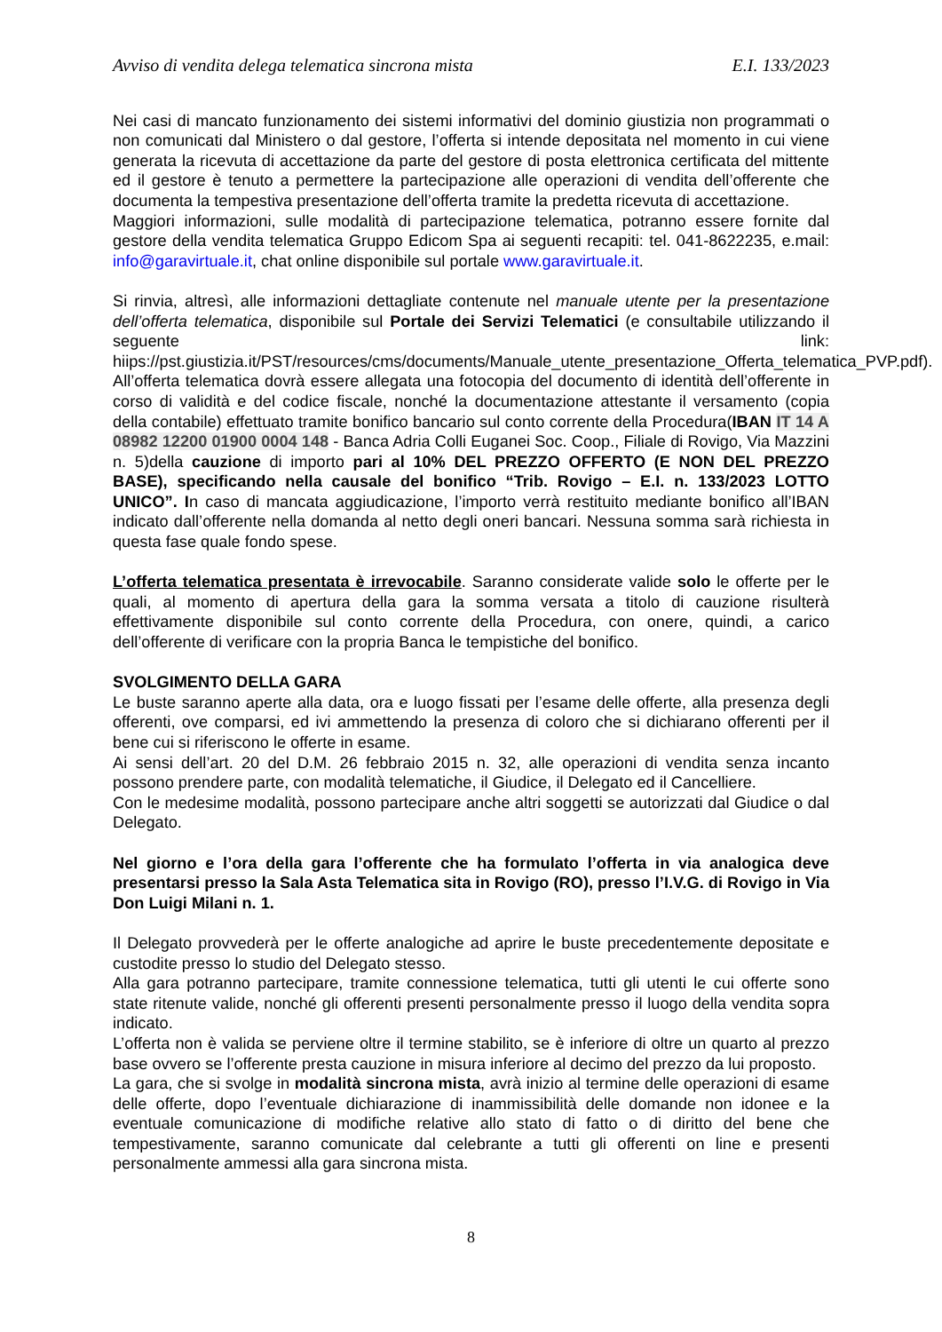Avviso di vendita delega telematica sincrona mista E.I. 133/2023
Nei casi di mancato funzionamento dei sistemi informativi del dominio giustizia non programmati o non comunicati dal Ministero o dal gestore, l’offerta si intende depositata nel momento in cui viene generata la ricevuta di accettazione da parte del gestore di posta elettronica certificata del mittente ed il gestore è tenuto a permettere la partecipazione alle operazioni di vendita dell’offerente che documenta la tempestiva presentazione dell’offerta tramite la predetta ricevuta di accettazione.
Maggiori informazioni, sulle modalità di partecipazione telematica, potranno essere fornite dal gestore della vendita telematica Gruppo Edicom Spa ai seguenti recapiti: tel. 041-8622235, e.mail: info@garavirtuale.it, chat online disponibile sul portale www.garavirtuale.it.
Si rinvia, altresì, alle informazioni dettagliate contenute nel manuale utente per la presentazione dell’offerta telematica, disponibile sul Portale dei Servizi Telematici (e consultabile utilizzando il seguente link: hiips://pst.giustizia.it/PST/resources/cms/documents/Manuale_utente_presentazione_Offerta_telematica_PVP.pdf).
All’offerta telematica dovrà essere allegata una fotocopia del documento di identità dell’offerente in corso di validità e del codice fiscale, nonché la documentazione attestante il versamento (copia della contabile) effettuato tramite bonifico bancario sul conto corrente della Procedura(IBAN IT 14 A 08982 12200 01900 0004 148 - Banca Adria Colli Euganei Soc. Coop., Filiale di Rovigo, Via Mazzini n. 5)della cauzione di importo pari al 10% DEL PREZZO OFFERTO (E NON DEL PREZZO BASE), specificando nella causale del bonifico “Trib. Rovigo – E.I. n. 133/2023 LOTTO UNICO”. In caso di mancata aggiudicazione, l’importo verrà restituito mediante bonifico all’IBAN indicato dall’offerente nella domanda al netto degli oneri bancari. Nessuna somma sarà richiesta in questa fase quale fondo spese.
L’offerta telematica presentata è irrevocabile. Saranno considerate valide solo le offerte per le quali, al momento di apertura della gara la somma versata a titolo di cauzione risulterà effettivamente disponibile sul conto corrente della Procedura, con onere, quindi, a carico dell’offerente di verificare con la propria Banca le tempistiche del bonifico.
SVOLGIMENTO DELLA GARA
Le buste saranno aperte alla data, ora e luogo fissati per l’esame delle offerte, alla presenza degli offerenti, ove comparsi, ed ivi ammettendo la presenza di coloro che si dichiarano offerenti per il bene cui si riferiscono le offerte in esame.
Ai sensi dell’art. 20 del D.M. 26 febbraio 2015 n. 32, alle operazioni di vendita senza incanto possono prendere parte, con modalità telematiche, il Giudice, il Delegato ed il Cancelliere.
Con le medesime modalità, possono partecipare anche altri soggetti se autorizzati dal Giudice o dal Delegato.
Nel giorno e l’ora della gara l’offerente che ha formulato l’offerta in via analogica deve presentarsi presso la Sala Asta Telematica sita in Rovigo (RO), presso l’I.V.G. di Rovigo in Via Don Luigi Milani n. 1.
Il Delegato provvederà per le offerte analogiche ad aprire le buste precedentemente depositate e custodite presso lo studio del Delegato stesso.
Alla gara potranno partecipare, tramite connessione telematica, tutti gli utenti le cui offerte sono state ritenute valide, nonché gli offerenti presenti personalmente presso il luogo della vendita sopra indicato.
L’offerta non è valida se perviene oltre il termine stabilito, se è inferiore di oltre un quarto al prezzo base ovvero se l’offerente presta cauzione in misura inferiore al decimo del prezzo da lui proposto.
La gara, che si svolge in modalità sincrona mista, avrà inizio al termine delle operazioni di esame delle offerte, dopo l’eventuale dichiarazione di inammissibilità delle domande non idonee e la eventuale comunicazione di modifiche relative allo stato di fatto o di diritto del bene che tempestivamente, saranno comunicate dal celebrante a tutti gli offerenti on line e presenti personalmente ammessi alla gara sincrona mista.
8